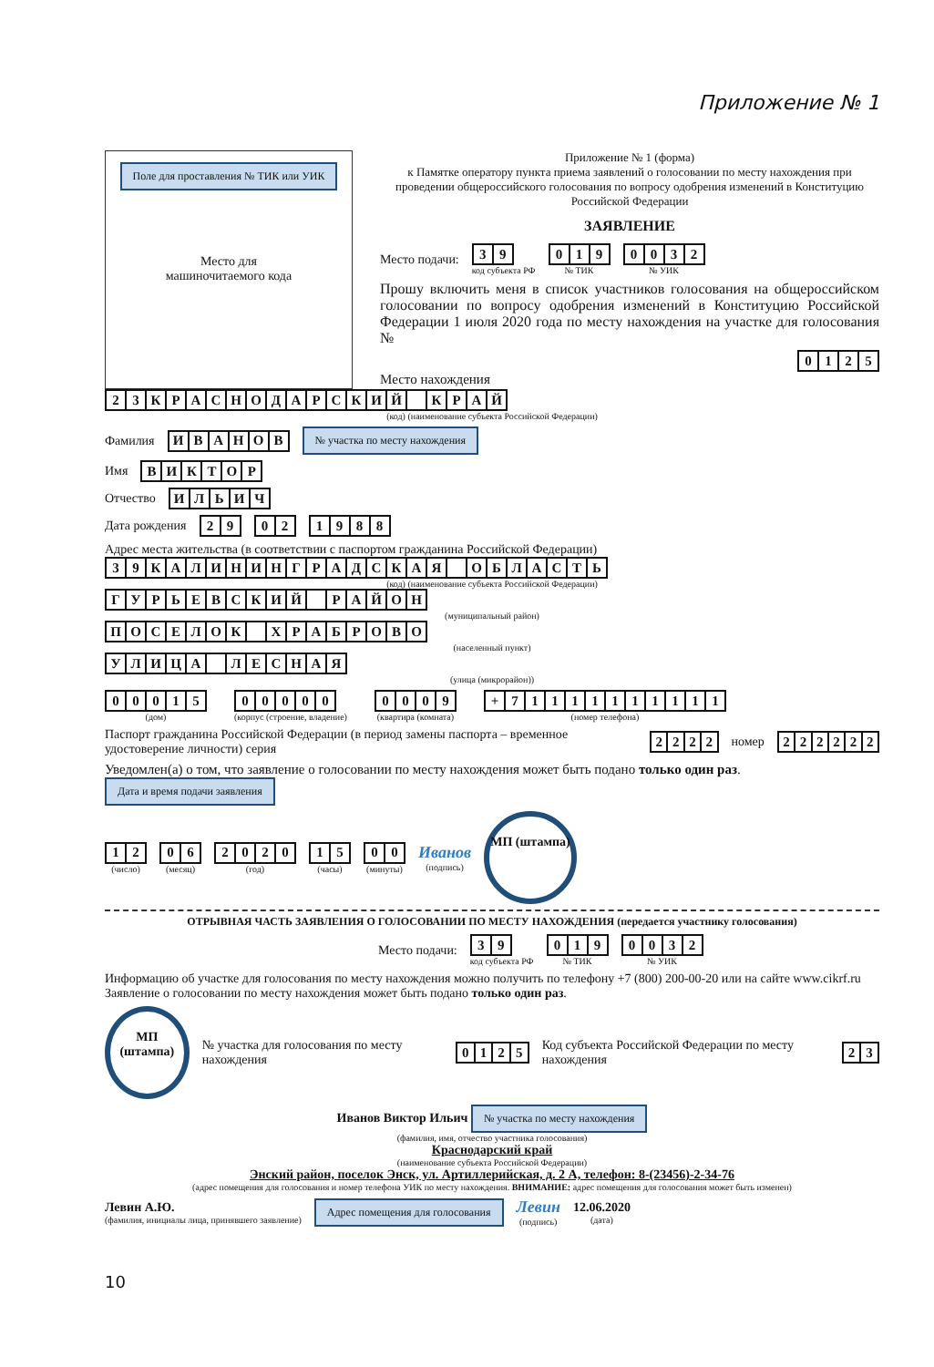Приложение № 1
Поле для проставления № ТИК или УИК
Место для
машиночитаемого кода
Приложение № 1 (форма)
к Памятке оператору пункта приема заявлений о голосовании по месту нахождения при проведении общероссийского голосования по вопросу одобрения изменений в Конституцию Российской Федерации
ЗАЯВЛЕНИЕ
Место подачи:
| 3 | 9 |
код субъекта РФ
| 0 | 1 | 9 |
№ ТИК
| 0 | 0 | 3 | 2 |
№ УИК
Прошу включить меня в список участников голосования на общероссийском голосовании по вопросу одобрения изменений в Конституцию Российской Федерации 1 июля 2020 года по месту нахождения на участке для голосования №
| 0 | 1 | 2 | 5 |
Место нахождения
| 2 | 3 | К | Р | А | С | Н | О | Д | А | Р | С | К | И | Й | | К | Р | А | Й |
(код) (наименование субъекта Российской Федерации)
Фамилия
| И | В | А | Н | О | В |
№ участка по месту нахождения
Имя
| В | И | К | Т | О | Р |
Отчество
| И | Л | Ь | И | Ч |
Дата рождения
| 2 | 9 |
| 0 | 2 |
| 1 | 9 | 8 | 8 |
Адрес места жительства (в соответствии с паспортом гражданина Российской Федерации)
| 3 | 9 | К | А | Л | И | Н | И | Н | Г | Р | А | Д | С | К | А | Я | | О | Б | Л | А | С | Т | Ь |
(код) (наименование субъекта Российской Федерации)
| Г | У | Р | Ь | Е | В | С | К | И | Й | | Р | А | Й | О | Н |
(муниципальный район)
| П | О | С | Е | Л | О | К | | Х | Р | А | Б | Р | О | В | О |
(населенный пункт)
| У | Л | И | Ц | А | | Л | Е | С | Н | А | Я |
(улица (микрорайон))
| 0 | 0 | 0 | 1 | 5 |
(дом)
| 0 | 0 | 0 | 0 | 0 |
(корпус (строение, владение)
| 0 | 0 | 0 | 9 |
(квартира (комната)
| + | 7 | 1 | 1 | 1 | 1 | 1 | 1 | 1 | 1 | 1 | 1 |
(номер телефона)
Паспорт гражданина Российской Федерации (в период замены паспорта – временное удостоверение личности) серия
| 2 | 2 | 2 | 2 |
номер
| 2 | 2 | 2 | 2 | 2 | 2 |
Уведомлен(а) о том, что заявление о голосовании по месту нахождения может быть подано только один раз. Дата и время подачи заявления
| 1 | 2 |
(число)
| 0 | 6 |
(месяц)
| 2 | 0 | 2 | 0 |
(год)
| 1 | 5 |
(часы)
| 0 | 0 |
(минуты)
Иванов
(подпись)
МП (штампа)
ОТРЫВНАЯ ЧАСТЬ ЗАЯВЛЕНИЯ О ГОЛОСОВАНИИ ПО МЕСТУ НАХОЖДЕНИЯ (передается участнику голосования)
Место подачи:
| 3 | 9 |
код субъекта РФ
| 0 | 1 | 9 |
№ ТИК
| 0 | 0 | 3 | 2 |
№ УИК
Информацию об участке для голосования по месту нахождения можно получить по телефону +7 (800) 200-00-20 или на сайте www.cikrf.ru
Заявление о голосовании по месту нахождения может быть подано только один раз.
МП (штампа) № участка для голосования по месту нахождения
| 0 | 1 | 2 | 5 |
Код субъекта Российской Федерации по месту нахождения
| 2 | 3 |
Иванов Виктор Ильич № участка по месту нахождения
(фамилия, имя, отчество участника голосования)
Краснодарский край
(наименование субъекта Российской Федерации)
Энский район, поселок Энск, ул. Артиллерийская, д. 2 А, телефон: 8-(23456)-2-34-76
(адрес помещения для голосования и номер телефона УИК по месту нахождения. ВНИМАНИЕ: адрес помещения для голосования может быть изменен)
Левин А.Ю.
(фамилия, инициалы лица, принявшего заявление)
Адрес помещения для голосования
Левин
(подпись)
12.06.2020
(дата)
10